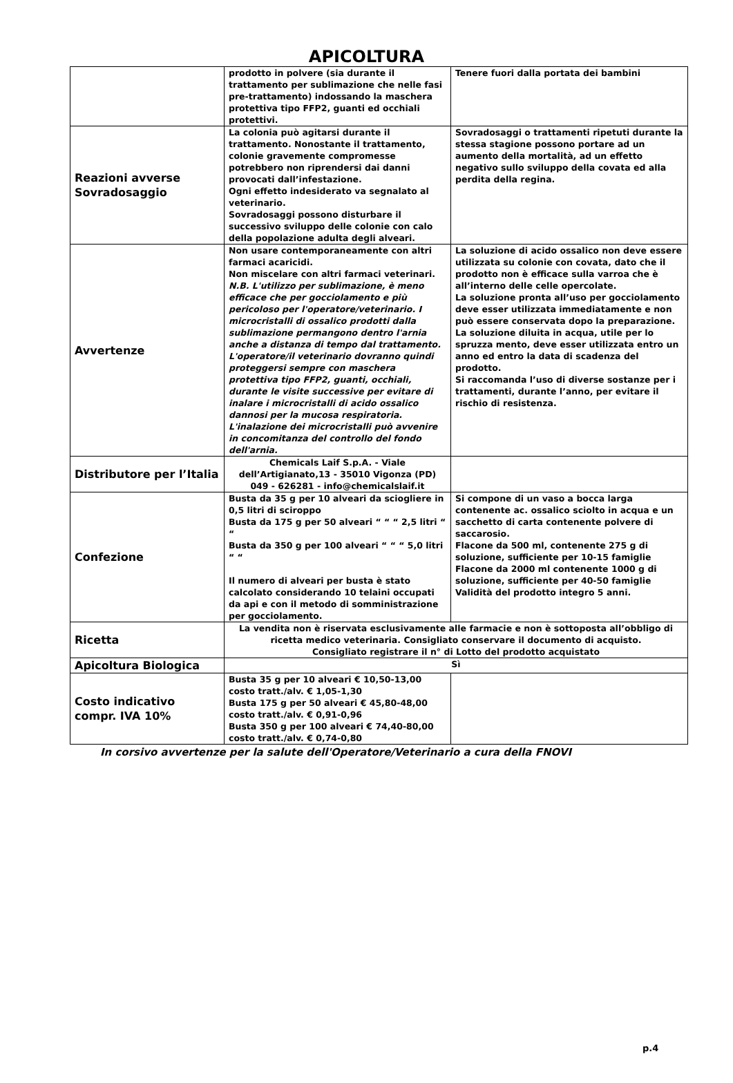APICOLTURA
| | prodotto in polvere (sia durante il trattamento per sublimazione che nelle fasi pre-trattamento) indossando la maschera protettiva tipo FFP2, guanti ed occhiali protettivi. | Tenere fuori dalla portata dei bambini |
| Reazioni avverse Sovradosaggio | La colonia può agitarsi durante il trattamento. Nonostante il trattamento, colonie gravemente compromesse potrebbero non riprendersi dai danni provocati dall’infestazione. Ogni effetto indesiderato va segnalato al veterinario. Sovradosaggi possono disturbare il successivo sviluppo delle colonie con calo della popolazione adulta degli alveari. | Sovradosaggi o trattamenti ripetuti durante la stessa stagione possono portare ad un aumento della mortalità, ad un effetto negativo sullo sviluppo della covata ed alla perdita della regina. |
| Avvertenze | Non usare contemporaneamente con altri farmaci acaricidi. Non miscelare con altri farmaci veterinari. N.B. L'utilizzo per sublimazione, è meno efficace che per gocciolamento e più pericoloso per l'operatore/veterinario. I microcristalli di ossalico prodotti dalla sublimazione permangono dentro l'arnia anche a distanza di tempo dal trattamento. L'operatore/il veterinario dovranno quindi proteggersi sempre con maschera protettiva tipo FFP2, guanti, occhiali, durante le visite successive per evitare di inalare i microcristalli di acido ossalico dannosi per la mucosa respiratoria. L'inalazione dei microcristalli può avvenire in concomitanza del controllo del fondo dell'arnia. | La soluzione di acido ossalico non deve essere utilizzata su colonie con covata, dato che il prodotto non è efficace sulla varroa che è all’interno delle celle opercolate. La soluzione pronta all’uso per gocciolamento deve esser utilizzata immediatamente e non può essere conservata dopo la preparazione. La soluzione diluita in acqua, utile per lo spruzza mento, deve esser utilizzata entro un anno ed entro la data di scadenza del prodotto. Si raccomanda l’uso di diverse sostanze per i trattamenti, durante l’anno, per evitare il rischio di resistenza. |
| Distributore per l’Italia | Chemicals Laif S.p.A. - Viale dell’Artigianato,13 - 35010 Vigonza (PD) 049 - 626281 - info@chemicalslaif.it | |
| Confezione | Busta da 35 g per 10 alveari da sciogliere in 0,5 litri di sciroppo Busta da 175 g per 50 alveari “ “ “ 2,5 litri “ “ Busta da 350 g per 100 alveari “ “ “ 5,0 litri “ “ Il numero di alveari per busta è stato calcolato considerando 10 telaini occupati da api e con il metodo di somministrazione per gocciolamento. | Si compone di un vaso a bocca larga contenente ac. ossalico sciolto in acqua e un sacchetto di carta contenente polvere di saccarosio. Flacone da 500 ml, contenente 275 g di soluzione, sufficiente per 10-15 famiglie Flacone da 2000 ml contenente 1000 g di soluzione, sufficiente per 40-50 famiglie Validità del prodotto integro 5 anni. |
| Ricetta | La vendita non è riservata esclusivamente alle farmacie e non è sottoposta all’obbligo di ricetta medico veterinaria. Consigliato conservare il documento di acquisto. Consigliato registrare il n° di Lotto del prodotto acquistato | |
| Apicoltura Biologica | Sì | |
| Costo indicativo compr. IVA 10% | Busta 35 g per 10 alveari € 10,50-13,00 costo tratt./alv. € 1,05-1,30 Busta 175 g per 50 alveari € 45,80-48,00 costo tratt./alv. € 0,91-0,96 Busta 350 g per 100 alveari € 74,40-80,00 costo tratt./alv. € 0,74-0,80 | |
In corsivo avvertenze per la salute dell'Operatore/Veterinario a cura della FNOVI
p.4